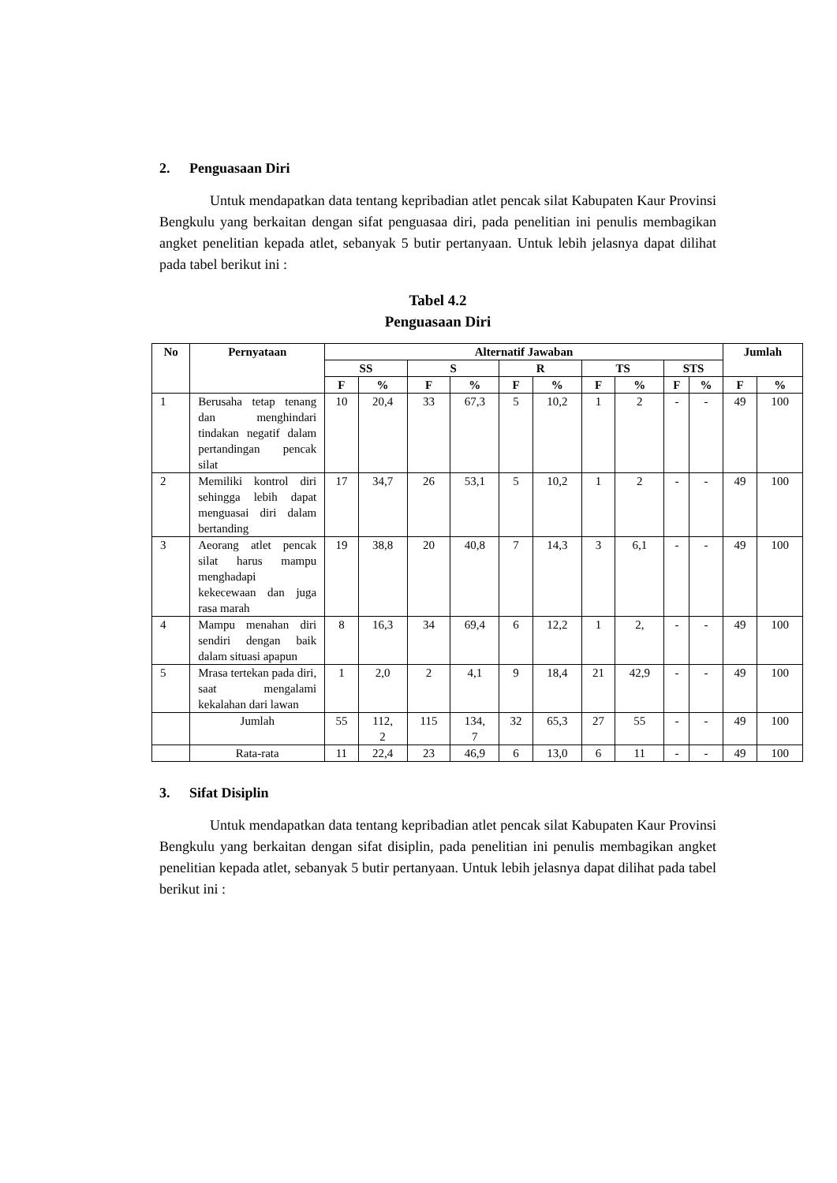2. Penguasaan Diri
Untuk mendapatkan data tentang kepribadian atlet pencak silat Kabupaten Kaur Provinsi Bengkulu yang berkaitan dengan sifat penguasaa diri, pada penelitian ini penulis membagikan angket penelitian kepada atlet, sebanyak 5 butir pertanyaan. Untuk lebih jelasnya dapat dilihat pada tabel berikut ini :
Tabel 4.2
Penguasaan Diri
| No | Pernyataan | Alternatif Jawaban | | | | | | | | | | Jumlah | |
| --- | --- | --- | --- | --- | --- | --- | --- | --- | --- | --- | --- | --- | --- |
| | | SS | | S | | R | | TS | | STS | | | |
| | | F | % | F | % | F | % | F | % | F | % | F | % |
| 1 | Berusaha tetap tenang dan menghindari tindakan negatif dalam pertandingan pencak silat | 10 | 20,4 | 33 | 67,3 | 5 | 10,2 | 1 | 2 | - | - | 49 | 100 |
| 2 | Memiliki kontrol diri sehingga lebih dapat menguasai diri dalam bertanding | 17 | 34,7 | 26 | 53,1 | 5 | 10,2 | 1 | 2 | - | - | 49 | 100 |
| 3 | Aeorang atlet pencak silat harus mampu menghadapi kekecewaan dan juga rasa marah | 19 | 38,8 | 20 | 40,8 | 7 | 14,3 | 3 | 6,1 | - | - | 49 | 100 |
| 4 | Mampu menahan diri sendiri dengan baik dalam situasi apapun | 8 | 16,3 | 34 | 69,4 | 6 | 12,2 | 1 | 2, | - | - | 49 | 100 |
| 5 | Mrasa tertekan pada diri, saat mengalami kekalahan dari lawan | 1 | 2,0 | 2 | 4,1 | 9 | 18,4 | 21 | 42,9 | - | - | 49 | 100 |
| | Jumlah | 55 | 112, 2 | 115 | 134, 7 | 32 | 65,3 | 27 | 55 | - | - | 49 | 100 |
| | Rata-rata | 11 | 22,4 | 23 | 46,9 | 6 | 13,0 | 6 | 11 | - | - | 49 | 100 |
3. Sifat Disiplin
Untuk mendapatkan data tentang kepribadian atlet pencak silat Kabupaten Kaur Provinsi Bengkulu yang berkaitan dengan sifat disiplin, pada penelitian ini penulis membagikan angket penelitian kepada atlet, sebanyak 5 butir pertanyaan. Untuk lebih jelasnya dapat dilihat pada tabel berikut ini :